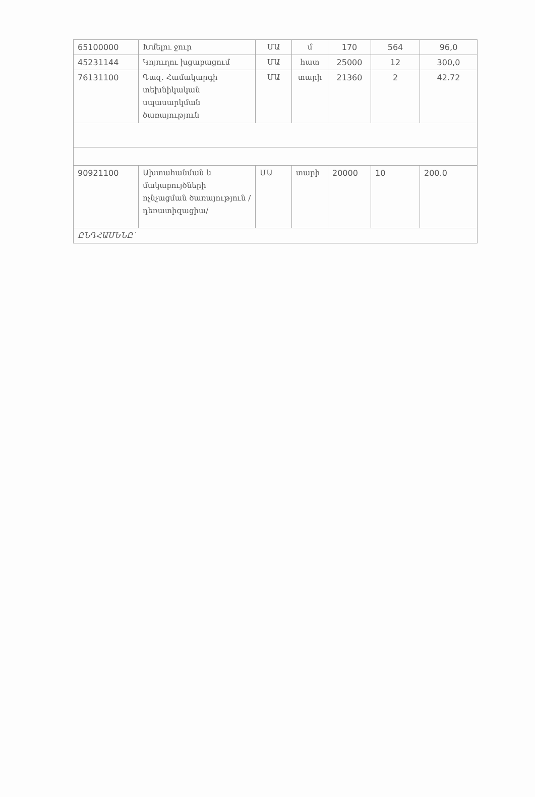| 65100000 | Խմելու ջուր | ՄԱ | մ | 170 | 564 | 96,0 |
| 45231144 | Կոյուղու խցաբացում | ՄԱ | հատ | 25000 | 12 | 300,0 |
| 76131100 | Գազ. Համակարգի տեխնիկական սպասարկման ծառայություն | ՄԱ | տարի | 21360 | 2 | 42.72 |
| 90921100 | Ախտահանման և մակաբույծների ոչնչացման ծառայություն /դեռատիզացիա/ | ՄԱ | տարի | 20000 | 10 | 200.0 |
| ԸՆԴՀԱՄԵՆԸ՝ | | | | | | |